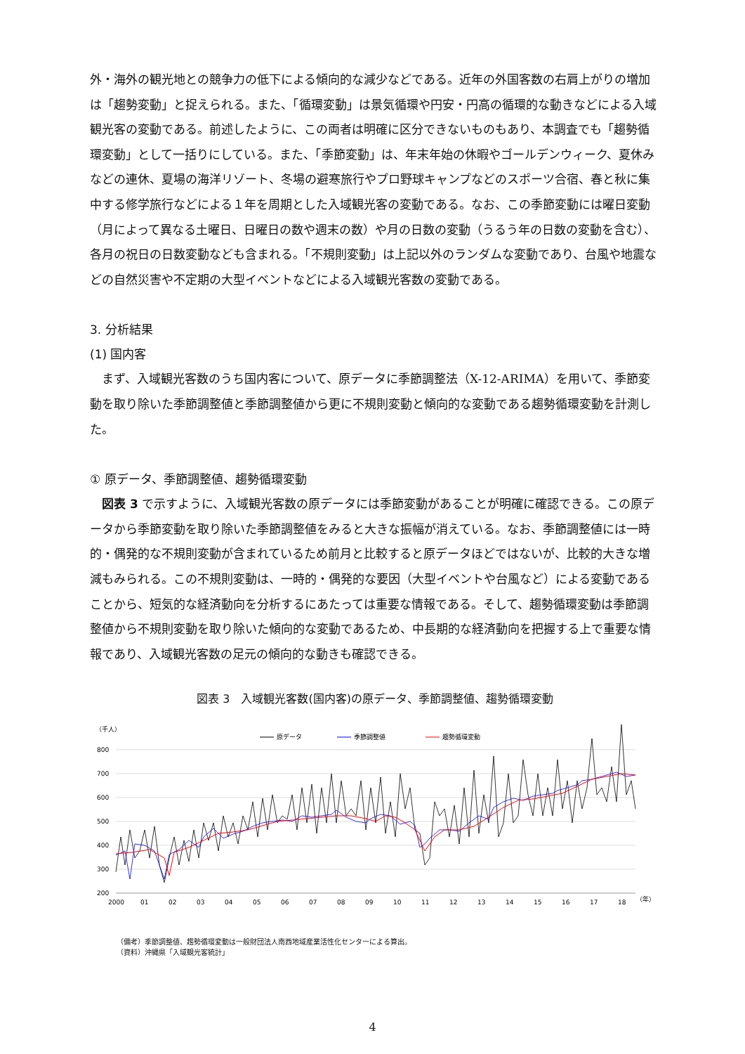外・海外の観光地との競争力の低下による傾向的な減少などである。近年の外国客数の右肩上がりの増加は「趨勢変動」と捉えられる。また、「循環変動」は景気循環や円安・円高の循環的な動きなどによる入域観光客の変動である。前述したように、この両者は明確に区分できないものもあり、本調査でも「趨勢循環変動」として一括りにしている。また、「季節変動」は、年末年始の休暇やゴールデンウィーク、夏休みなどの連休、夏場の海洋リゾート、冬場の避寒旅行やプロ野球キャンプなどのスポーツ合宿、春と秋に集中する修学旅行などによる１年を周期とした入域観光客の変動である。なお、この季節変動には曜日変動（月によって異なる土曜日、日曜日の数や週末の数）や月の日数の変動（うるう年の日数の変動を含む）、各月の祝日の日数変動なども含まれる。「不規則変動」は上記以外のランダムな変動であり、台風や地震などの自然災害や不定期の大型イベントなどによる入域観光客数の変動である。
3. 分析結果
(1) 国内客
　まず、入域観光客数のうち国内客について、原データに季節調整法（X-12-ARIMA）を用いて、季節変動を取り除いた季節調整値と季節調整値から更に不規則変動と傾向的な変動である趨勢循環変動を計測した。
① 原データ、季節調整値、趨勢循環変動
　図表 3 で示すように、入域観光客数の原データには季節変動があることが明確に確認できる。この原データから季節変動を取り除いた季節調整値をみると大きな振幅が消えている。なお、季節調整値には一時的・偶発的な不規則変動が含まれているため前月と比較すると原データほどではないが、比較的大きな増減もみられる。この不規則変動は、一時的・偶発的な要因（大型イベントや台風など）による変動であることから、短気的な経済動向を分析するにあたっては重要な情報である。そして、趨勢循環変動は季節調整値から不規則変動を取り除いた傾向的な変動であるため、中長期的な経済動向を把握する上で重要な情報であり、入域観光客数の足元の傾向的な動きも確認できる。
図表 3　入域観光客数(国内客)の原データ、季節調整値、趨勢循環変動
（千人）
原データ
季節調整値
趨勢循環変動
800
700
600
500
400
300
200
2000
01
02
03
04
05
06
07
08
09
10
11
12
13
14
15
16
17
18
（年）
（備考）季節調整値、趨勢循環変動は一般財団法人南西地域産業活性化センターによる算出。
（資料）沖縄県「入域観光客統計」
4